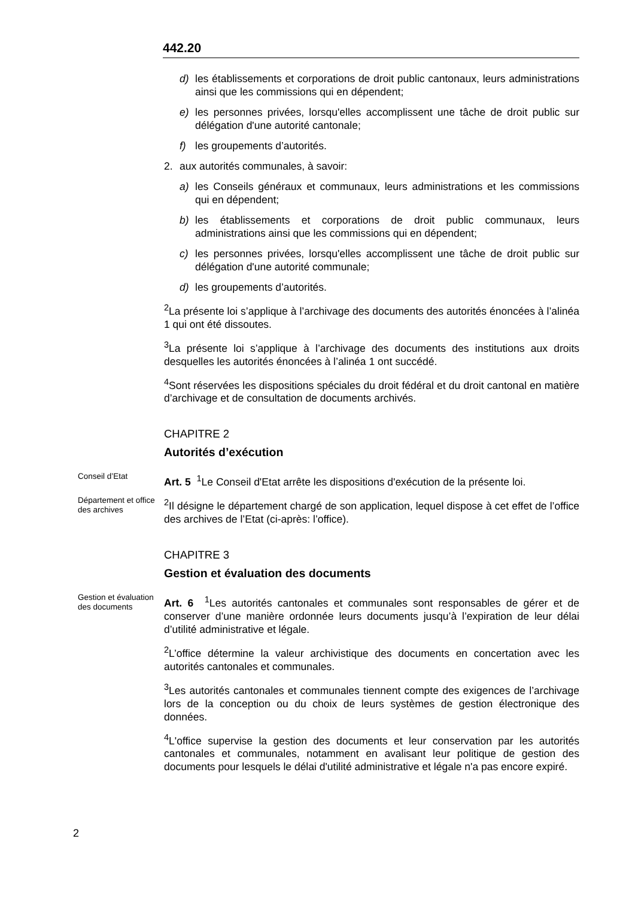442.20
d) les établissements et corporations de droit public cantonaux, leurs administrations ainsi que les commissions qui en dépendent;
e) les personnes privées, lorsqu'elles accomplissent une tâche de droit public sur délégation d'une autorité cantonale;
f) les groupements d’autorités.
2. aux autorités communales, à savoir:
a) les Conseils généraux et communaux, leurs administrations et les commissions qui en dépendent;
b) les établissements et corporations de droit public communaux, leurs administrations ainsi que les commissions qui en dépendent;
c) les personnes privées, lorsqu'elles accomplissent une tâche de droit public sur délégation d'une autorité communale;
d) les groupements d’autorités.
<sup>2</sup> La présente loi s’applique à l’archivage des documents des autorités énoncées à l’alinéa 1 qui ont été dissoutes.
<sup>3</sup> La présente loi s’applique à l’archivage des documents des institutions aux droits desquelles les autorités énoncées à l’alinéa 1 ont succédé.
<sup>4</sup> Sont réservées les dispositions spéciales du droit fédéral et du droit cantonal en matière d’archivage et de consultation de documents archivés.
CHAPITRE 2
Autorités d’exécution
Conseil d’Etat
Art. 5 <sup>1</sup>Le Conseil d'Etat arrête les dispositions d'exécution de la présente loi.
Département et office des archives
<sup>2</sup> Il désigne le département chargé de son application, lequel dispose à cet effet de l’office des archives de l’Etat (ci-après: l’office).
CHAPITRE 3
Gestion et évaluation des documents
Gestion et évaluation des documents
Art. 6 <sup>1</sup>Les autorités cantonales et communales sont responsables de gérer et de conserver d’une manière ordonnée leurs documents jusqu’à l’expiration de leur délai d’utilité administrative et légale.
<sup>2</sup> L’office détermine la valeur archivistique des documents en concertation avec les autorités cantonales et communales.
<sup>3</sup> Les autorités cantonales et communales tiennent compte des exigences de l’archivage lors de la conception ou du choix de leurs systèmes de gestion électronique des données.
<sup>4</sup> L'office supervise la gestion des documents et leur conservation par les autorités cantonales et communales, notamment en avalisant leur politique de gestion des documents pour lesquels le délai d'utilité administrative et légale n'a pas encore expiré.
2